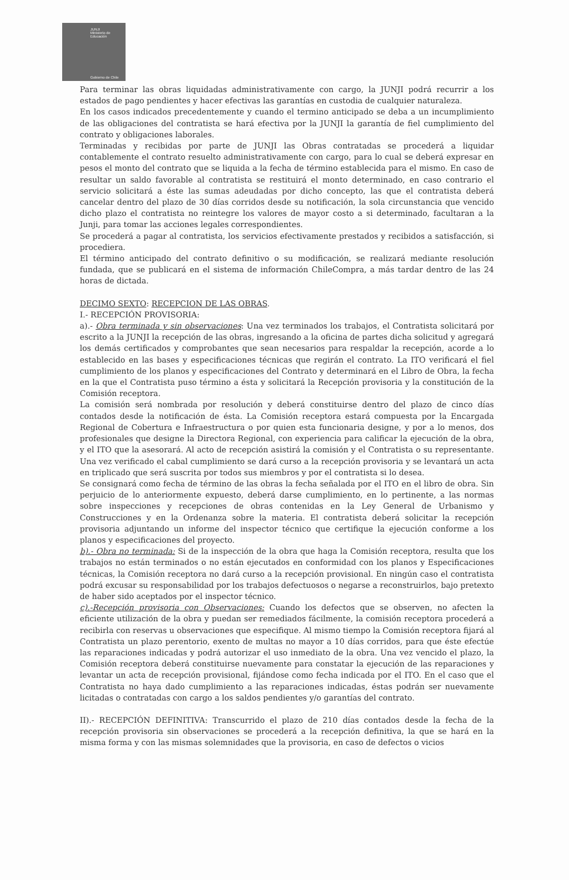JUNJI
Ministerio de Educación
Gobierno de Chile
Para terminar las obras liquidadas administrativamente con cargo, la JUNJI podrá recurrir a los estados de pago pendientes y hacer efectivas las garantías en custodia de cualquier naturaleza.
En los casos indicados precedentemente y cuando el termino anticipado se deba a un incumplimiento de las obligaciones del contratista se hará efectiva por la JUNJI la garantía de fiel cumplimiento del contrato y obligaciones laborales.
Terminadas y recibidas por parte de JUNJI las Obras contratadas se procederá a liquidar contablemente el contrato resuelto administrativamente con cargo, para lo cual se deberá expresar en pesos el monto del contrato que se liquida a la fecha de término establecida para el mismo. En caso de resultar un saldo favorable al contratista se restituirá el monto determinado, en caso contrario el servicio solicitará a éste las sumas adeudadas por dicho concepto, las que el contratista deberá cancelar dentro del plazo de 30 días corridos desde su notificación, la sola circunstancia que vencido dicho plazo el contratista no reintegre los valores de mayor costo a si determinado, facultaran a la Junji, para tomar las acciones legales correspondientes.
Se procederá a pagar al contratista, los servicios efectivamente prestados y recibidos a satisfacción, si procediera.
El término anticipado del contrato definitivo o su modificación, se realizará mediante resolución fundada, que se publicará en el sistema de información ChileCompra, a más tardar dentro de las 24 horas de dictada.
DECIMO SEXTO: RECEPCION DE LAS OBRAS.
I.- RECEPCIÓN PROVISORIA:
a).- Obra terminada y sin observaciones: Una vez terminados los trabajos, el Contratista solicitará por escrito a la JUNJI la recepción de las obras, ingresando a la oficina de partes dicha solicitud y agregará los demás certificados y comprobantes que sean necesarios para respaldar la recepción, acorde a lo establecido en las bases y especificaciones técnicas que regirán el contrato. La ITO verificará el fiel cumplimiento de los planos y especificaciones del Contrato y determinará en el Libro de Obra, la fecha en la que el Contratista puso término a ésta y solicitará la Recepción provisoria y la constitución de la Comisión receptora.
La comisión será nombrada por resolución y deberá constituirse dentro del plazo de cinco días contados desde la notificación de ésta. La Comisión receptora estará compuesta por la Encargada Regional de Cobertura e Infraestructura o por quien esta funcionaria designe, y por a lo menos, dos profesionales que designe la Directora Regional, con experiencia para calificar la ejecución de la obra, y el ITO que la asesorará. Al acto de recepción asistirá la comisión y el Contratista o su representante. Una vez verificado el cabal cumplimiento se dará curso a la recepción provisoria y se levantará un acta en triplicado que será suscrita por todos sus miembros y por el contratista si lo desea.
Se consignará como fecha de término de las obras la fecha señalada por el ITO en el libro de obra. Sin perjuicio de lo anteriormente expuesto, deberá darse cumplimiento, en lo pertinente, a las normas sobre inspecciones y recepciones de obras contenidas en la Ley General de Urbanismo y Construcciones y en la Ordenanza sobre la materia. El contratista deberá solicitar la recepción provisoria adjuntando un informe del inspector técnico que certifique la ejecución conforme a los planos y especificaciones del proyecto.
b).- Obra no terminada: Si de la inspección de la obra que haga la Comisión receptora, resulta que los trabajos no están terminados o no están ejecutados en conformidad con los planos y Especificaciones técnicas, la Comisión receptora no dará curso a la recepción provisional. En ningún caso el contratista podrá excusar su responsabilidad por los trabajos defectuosos o negarse a reconstruirlos, bajo pretexto de haber sido aceptados por el inspector técnico.
c).-Recepción provisoria con Observaciones: Cuando los defectos que se observen, no afecten la eficiente utilización de la obra y puedan ser remediados fácilmente, la comisión receptora procederá a recibirla con reservas u observaciones que especifique. Al mismo tiempo la Comisión receptora fijará al Contratista un plazo perentorio, exento de multas no mayor a 10 días corridos, para que éste efectúe las reparaciones indicadas y podrá autorizar el uso inmediato de la obra. Una vez vencido el plazo, la Comisión receptora deberá constituirse nuevamente para constatar la ejecución de las reparaciones y levantar un acta de recepción provisional, fijándose como fecha indicada por el ITO. En el caso que el Contratista no haya dado cumplimiento a las reparaciones indicadas, éstas podrán ser nuevamente licitadas o contratadas con cargo a los saldos pendientes y/o garantías del contrato.
II).- RECEPCIÓN DEFINITIVA: Transcurrido el plazo de 210 días contados desde la fecha de la recepción provisoria sin observaciones se procederá a la recepción definitiva, la que se hará en la misma forma y con las mismas solemnidades que la provisoria, en caso de defectos o vicios